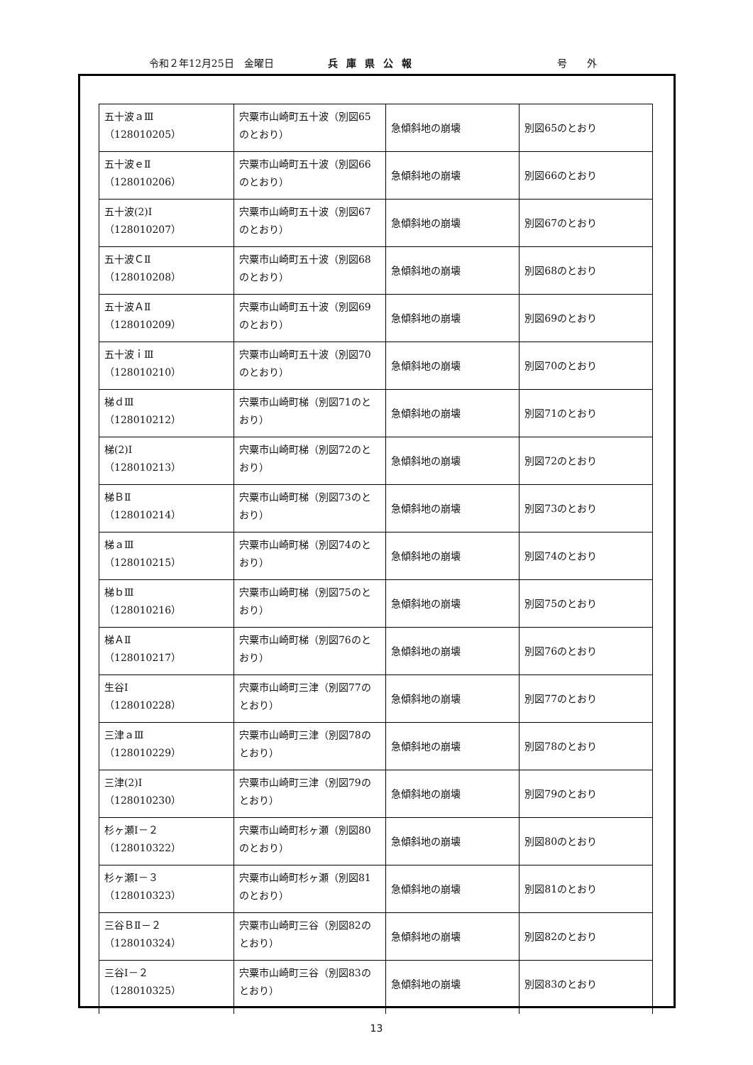令和２年12月25日　金曜日 兵庫県公報 号　　外
| 五十波ａⅢ （128010205） | 宍粟市山崎町五十波（別図65のとおり） | 急傾斜地の崩壊 | 別図65のとおり |
| 五十波ｅⅡ （128010206） | 宍粟市山崎町五十波（別図66のとおり） | 急傾斜地の崩壊 | 別図66のとおり |
| 五十波(2)Ⅰ （128010207） | 宍粟市山崎町五十波（別図67のとおり） | 急傾斜地の崩壊 | 別図67のとおり |
| 五十波ＣⅡ （128010208） | 宍粟市山崎町五十波（別図68のとおり） | 急傾斜地の崩壊 | 別図68のとおり |
| 五十波ＡⅡ （128010209） | 宍粟市山崎町五十波（別図69のとおり） | 急傾斜地の崩壊 | 別図69のとおり |
| 五十波ｉⅢ （128010210） | 宍粟市山崎町五十波（別図70のとおり） | 急傾斜地の崩壊 | 別図70のとおり |
| 梯ｄⅢ （128010212） | 宍粟市山崎町梯（別図71のとおり） | 急傾斜地の崩壊 | 別図71のとおり |
| 梯(2)Ⅰ （128010213） | 宍粟市山崎町梯（別図72のとおり） | 急傾斜地の崩壊 | 別図72のとおり |
| 梯ＢⅡ （128010214） | 宍粟市山崎町梯（別図73のとおり） | 急傾斜地の崩壊 | 別図73のとおり |
| 梯ａⅢ （128010215） | 宍粟市山崎町梯（別図74のとおり） | 急傾斜地の崩壊 | 別図74のとおり |
| 梯ｂⅢ （128010216） | 宍粟市山崎町梯（別図75のとおり） | 急傾斜地の崩壊 | 別図75のとおり |
| 梯ＡⅡ （128010217） | 宍粟市山崎町梯（別図76のとおり） | 急傾斜地の崩壊 | 別図76のとおり |
| 生谷Ⅰ （128010228） | 宍粟市山崎町三津（別図77のとおり） | 急傾斜地の崩壊 | 別図77のとおり |
| 三津ａⅢ （128010229） | 宍粟市山崎町三津（別図78のとおり） | 急傾斜地の崩壊 | 別図78のとおり |
| 三津(2)Ⅰ （128010230） | 宍粟市山崎町三津（別図79のとおり） | 急傾斜地の崩壊 | 別図79のとおり |
| 杉ヶ瀬Ⅰ－２ （128010322） | 宍粟市山崎町杉ヶ瀬（別図80のとおり） | 急傾斜地の崩壊 | 別図80のとおり |
| 杉ヶ瀬Ⅰ－３ （128010323） | 宍粟市山崎町杉ヶ瀬（別図81のとおり） | 急傾斜地の崩壊 | 別図81のとおり |
| 三谷ＢⅡ－２ （128010324） | 宍粟市山崎町三谷（別図82のとおり） | 急傾斜地の崩壊 | 別図82のとおり |
| 三谷Ⅰ－２ （128010325） | 宍粟市山崎町三谷（別図83のとおり） | 急傾斜地の崩壊 | 別図83のとおり |
13